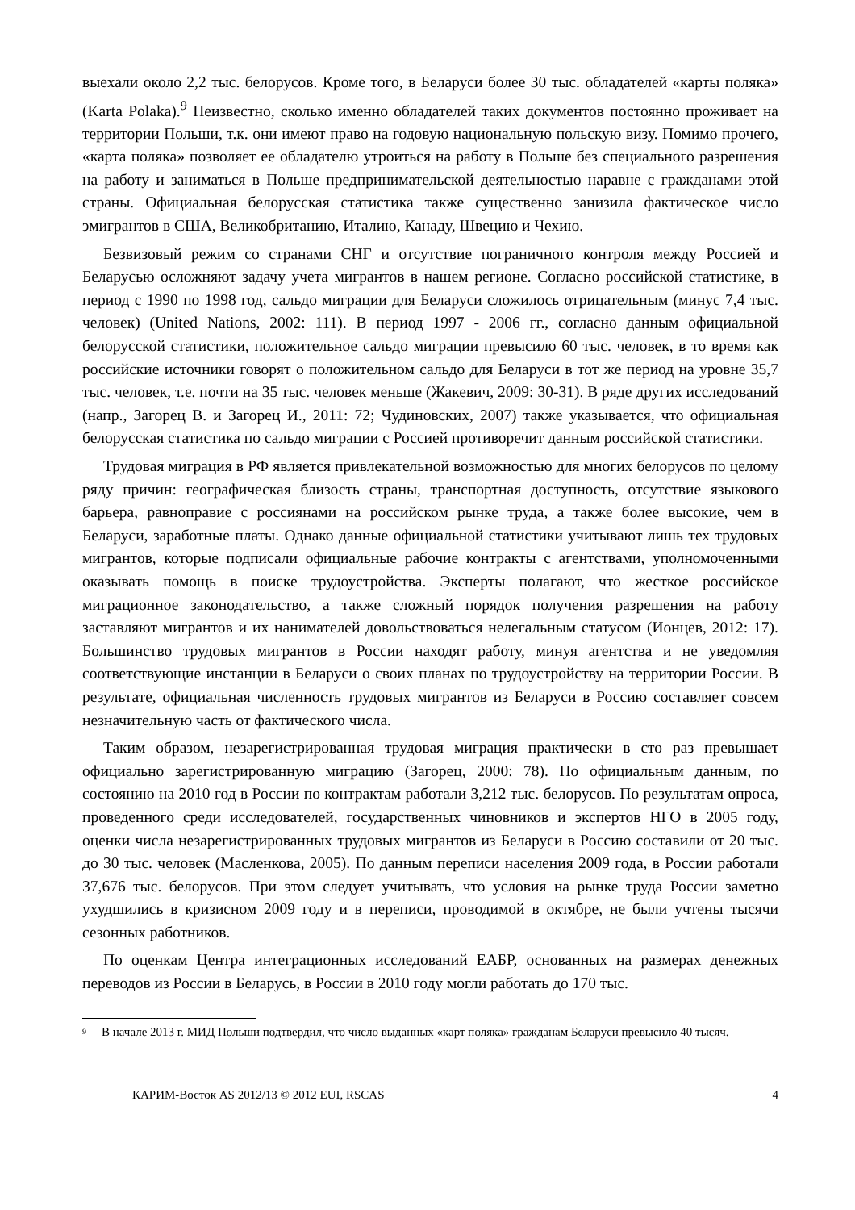выехали около 2,2 тыс. белорусов. Кроме того, в Беларуси более 30 тыс. обладателей «карты поляка» (Karta Polaka).<sup>9</sup> Неизвестно, сколько именно обладателей таких документов постоянно проживает на территории Польши, т.к. они имеют право на годовую национальную польскую визу. Помимо прочего, «карта поляка» позволяет ее обладателю утроиться на работу в Польше без специального разрешения на работу и заниматься в Польше предпринимательской деятельностью наравне с гражданами этой страны. Официальная белорусская статистика также существенно занизила фактическое число эмигрантов в США, Великобританию, Италию, Канаду, Швецию и Чехию.
Безвизовый режим со странами СНГ и отсутствие пограничного контроля между Россией и Беларусью осложняют задачу учета мигрантов в нашем регионе. Согласно российской статистике, в период с 1990 по 1998 год, сальдо миграции для Беларуси сложилось отрицательным (минус 7,4 тыс. человек) (United Nations, 2002: 111). В период 1997 - 2006 гг., согласно данным официальной белорусской статистики, положительное сальдо миграции превысило 60 тыс. человек, в то время как российские источники говорят о положительном сальдо для Беларуси в тот же период на уровне 35,7 тыс. человек, т.е. почти на 35 тыс. человек меньше (Жакевич, 2009: 30-31). В ряде других исследований (напр., Загорец В. и Загорец И., 2011: 72; Чудиновских, 2007) также указывается, что официальная белорусская статистика по сальдо миграции с Россией противоречит данным российской статистики.
Трудовая миграция в РФ является привлекательной возможностью для многих белорусов по целому ряду причин: географическая близость страны, транспортная доступность, отсутствие языкового барьера, равноправие с россиянами на российском рынке труда, а также более высокие, чем в Беларуси, заработные платы. Однако данные официальной статистики учитывают лишь тех трудовых мигрантов, которые подписали официальные рабочие контракты с агентствами, уполномоченными оказывать помощь в поиске трудоустройства. Эксперты полагают, что жесткое российское миграционное законодательство, а также сложный порядок получения разрешения на работу заставляют мигрантов и их нанимателей довольствоваться нелегальным статусом (Ионцев, 2012: 17). Большинство трудовых мигрантов в России находят работу, минуя агентства и не уведомляя соответствующие инстанции в Беларуси о своих планах по трудоустройству на территории России. В результате, официальная численность трудовых мигрантов из Беларуси в Россию составляет совсем незначительную часть от фактического числа.
Таким образом, незарегистрированная трудовая миграция практически в сто раз превышает официально зарегистрированную миграцию (Загорец, 2000: 78). По официальным данным, по состоянию на 2010 год в России по контрактам работали 3,212 тыс. белорусов. По результатам опроса, проведенного среди исследователей, государственных чиновников и экспертов НГО в 2005 году, оценки числа незарегистрированных трудовых мигрантов из Беларуси в Россию составили от 20 тыс. до 30 тыс. человек (Масленкова, 2005). По данным переписи населения 2009 года, в России работали 37,676 тыс. белорусов. При этом следует учитывать, что условия на рынке труда России заметно ухудшились в кризисном 2009 году и в переписи, проводимой в октябре, не были учтены тысячи сезонных работников.
По оценкам Центра интеграционных исследований ЕАБР, основанных на размерах денежных переводов из России в Беларусь, в России в 2010 году могли работать до 170 тыс.
9
В начале 2013 г. МИД Польши подтвердил, что число выданных «карт поляка» гражданам Беларуси превысило 40 тысяч.
КАРИМ-Восток AS 2012/13 © 2012 EUI, RSCAS
4